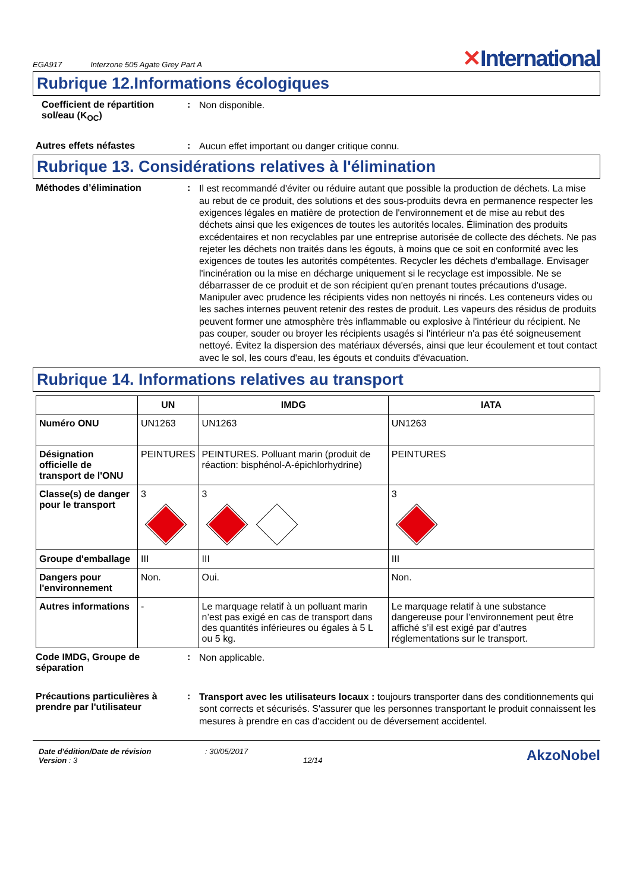EGA917 Interzone 505 Agate Grey Part A
✕International
Rubrique 12.Informations écologiques
Coefficient de répartition sol/eau (K<sub>OC</sub>)
:
Non disponible.
Autres effets néfastes :
Aucun effet important ou danger critique connu.
Rubrique 13. Considérations relatives à l'élimination
Méthodes d’élimination :
Il est recommandé d'éviter ou réduire autant que possible la production de déchets. La mise au rebut de ce produit, des solutions et des sous-produits devra en permanence respecter les exigences légales en matière de protection de l'environnement et de mise au rebut des déchets ainsi que les exigences de toutes les autorités locales. Élimination des produits excédentaires et non recyclables par une entreprise autorisée de collecte des déchets. Ne pas rejeter les déchets non traités dans les égouts, à moins que ce soit en conformité avec les exigences de toutes les autorités compétentes. Recycler les déchets d'emballage. Envisager l'incinération ou la mise en décharge uniquement si le recyclage est impossible. Ne se débarrasser de ce produit et de son récipient qu'en prenant toutes précautions d'usage. Manipuler avec prudence les récipients vides non nettoyés ni rincés. Les conteneurs vides ou les saches internes peuvent retenir des restes de produit. Les vapeurs des résidus de produits peuvent former une atmosphère très inflammable ou explosive à l'intérieur du récipient. Ne pas couper, souder ou broyer les récipients usagés si l'intérieur n'a pas été soigneusement nettoyé. Évitez la dispersion des matériaux déversés, ainsi que leur écoulement et tout contact avec le sol, les cours d'eau, les égouts et conduits d'évacuation.
Rubrique 14. Informations relatives au transport
| | UN | IMDG | IATA |
| --- | --- | --- | --- |
| Numéro ONU | UN1263 | UN1263 | UN1263 |
| Désignation officielle de transport de l'ONU | PEINTURES | PEINTURES. Polluant marin (produit de réaction: bisphénol-A-épichlorhydrine) | PEINTURES |
| Classe(s) de danger pour le transport | 3 | 3 | 3 |
| Groupe d'emballage | III | III | III |
| Dangers pour l'environnement | Non. | Oui. | Non. |
| Autres informations | - | Le marquage relatif à un polluant marin n’est pas exigé en cas de transport dans des quantités inférieures ou égales à 5 L ou 5 kg. | Le marquage relatif à une substance dangereuse pour l’environnement peut être affiché s’il est exigé par d’autres réglementations sur le transport. |
Code IMDG, Groupe de séparation
:
Non applicable.
Précautions particulières à prendre par l'utilisateur
:
Transport avec les utilisateurs locaux : toujours transporter dans des conditionnements qui sont corrects et sécurisés. S'assurer que les personnes transportant le produit connaissent les mesures à prendre en cas d'accident ou de déversement accidentel.
Date d'édition/Date de révision
Version : 3
: 30/05/2017
12/14
AkzoNobel